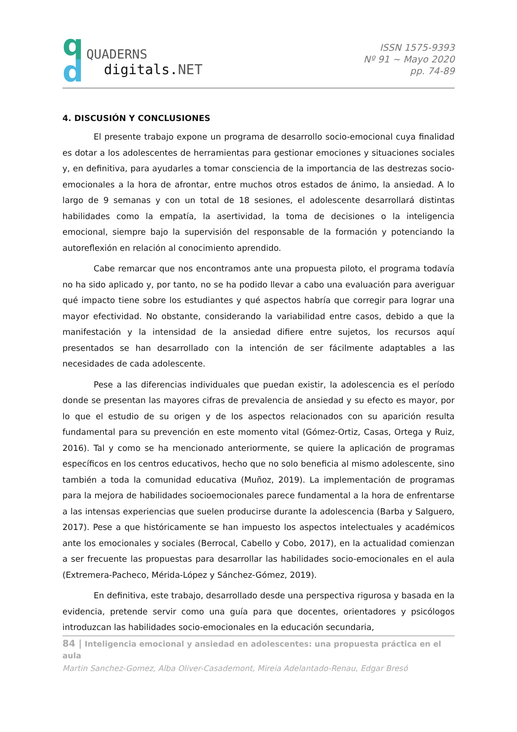q
d
QUADERNS
digitals.NET
ISSN 1575-9393
Nº 91 ~ Mayo 2020
pp. 74-89
4. DISCUSIÓN Y CONCLUSIONES
El presente trabajo expone un programa de desarrollo socio-emocional cuya finalidad es dotar a los adolescentes de herramientas para gestionar emociones y situaciones sociales y, en definitiva, para ayudarles a tomar consciencia de la importancia de las destrezas socio-emocionales a la hora de afrontar, entre muchos otros estados de ánimo, la ansiedad. A lo largo de 9 semanas y con un total de 18 sesiones, el adolescente desarrollará distintas habilidades como la empatía, la asertividad, la toma de decisiones o la inteligencia emocional, siempre bajo la supervisión del responsable de la formación y potenciando la autoreflexión en relación al conocimiento aprendido.
Cabe remarcar que nos encontramos ante una propuesta piloto, el programa todavía no ha sido aplicado y, por tanto, no se ha podido llevar a cabo una evaluación para averiguar qué impacto tiene sobre los estudiantes y qué aspectos habría que corregir para lograr una mayor efectividad. No obstante, considerando la variabilidad entre casos, debido a que la manifestación y la intensidad de la ansiedad difiere entre sujetos, los recursos aquí presentados se han desarrollado con la intención de ser fácilmente adaptables a las necesidades de cada adolescente.
Pese a las diferencias individuales que puedan existir, la adolescencia es el período donde se presentan las mayores cifras de prevalencia de ansiedad y su efecto es mayor, por lo que el estudio de su origen y de los aspectos relacionados con su aparición resulta fundamental para su prevención en este momento vital (Gómez-Ortiz, Casas, Ortega y Ruiz, 2016). Tal y como se ha mencionado anteriormente, se quiere la aplicación de programas específicos en los centros educativos, hecho que no solo beneficia al mismo adolescente, sino también a toda la comunidad educativa (Muñoz, 2019). La implementación de programas para la mejora de habilidades socioemocionales parece fundamental a la hora de enfrentarse a las intensas experiencias que suelen producirse durante la adolescencia (Barba y Salguero, 2017). Pese a que históricamente se han impuesto los aspectos intelectuales y académicos ante los emocionales y sociales (Berrocal, Cabello y Cobo, 2017), en la actualidad comienzan a ser frecuente las propuestas para desarrollar las habilidades socio-emocionales en el aula (Extremera-Pacheco, Mérida-López y Sánchez-Gómez, 2019).
En definitiva, este trabajo, desarrollado desde una perspectiva rigurosa y basada en la evidencia, pretende servir como una guía para que docentes, orientadores y psicólogos introduzcan las habilidades socio-emocionales en la educación secundaria,
84 | Inteligencia emocional y ansiedad en adolescentes: una propuesta práctica en el aula
Martin Sanchez-Gomez, Alba Oliver-Casademont, Mireia Adelantado-Renau, Edgar Bresó